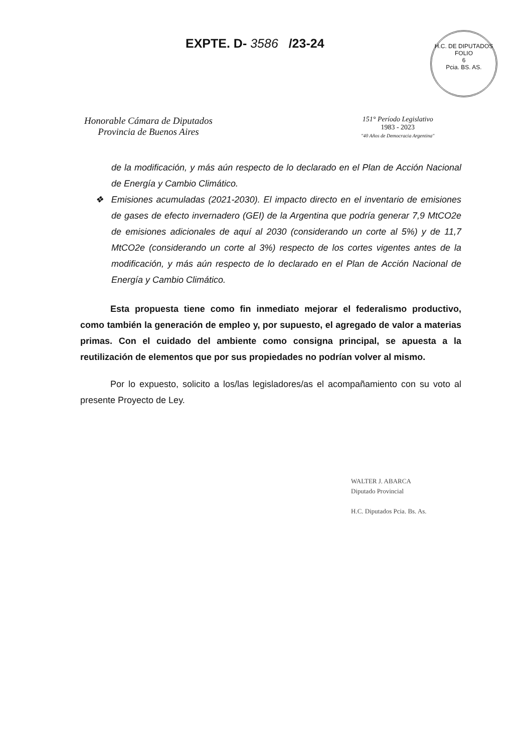EXPTE. D- 3586 /23-24
H.C. DE DIPUTADOS
FOLIO
6
Pcia. BS. AS.
Honorable Cámara de Diputados
Provincia de Buenos Aires
151° Período Legislativo
1983 - 2023
"40 Años de Democracia Argentina"
de la modificación, y más aún respecto de lo declarado en el Plan de Acción Nacional de Energía y Cambio Climático.
❖ Emisiones acumuladas (2021-2030). El impacto directo en el inventario de emisiones de gases de efecto invernadero (GEI) de la Argentina que podría generar 7,9 MtCO2e de emisiones adicionales de aquí al 2030 (considerando un corte al 5%) y de 11,7 MtCO2e (considerando un corte al 3%) respecto de los cortes vigentes antes de la modificación, y más aún respecto de lo declarado en el Plan de Acción Nacional de Energía y Cambio Climático.
Esta propuesta tiene como fin inmediato mejorar el federalismo productivo, como también la generación de empleo y, por supuesto, el agregado de valor a materias primas. Con el cuidado del ambiente como consigna principal, se apuesta a la reutilización de elementos que por sus propiedades no podrían volver al mismo.
Por lo expuesto, solicito a los/las legisladores/as el acompañamiento con su voto al presente Proyecto de Ley.
WALTER J. ABARCA
Diputado Provincial
H.C. Diputados Pcia. Bs. As.